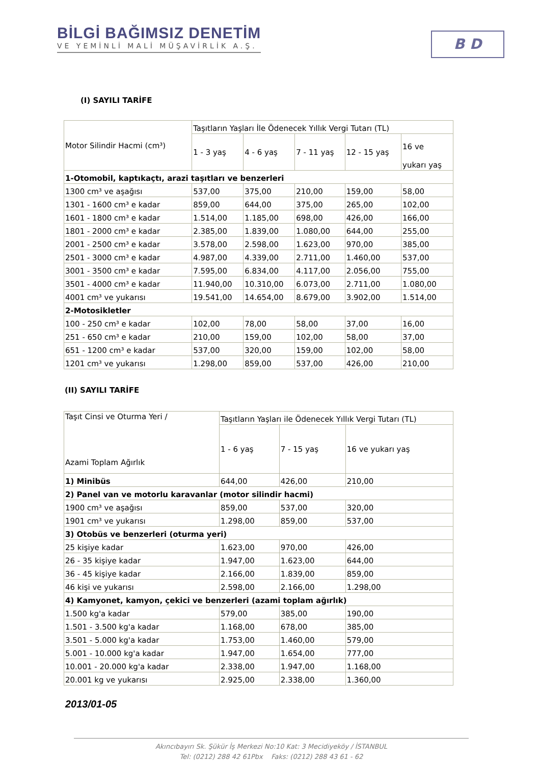BİLGİ BAĞIMSIZ DENETİM
VE YEMİNLİ MALİ MÜŞAVİRLİK A.Ş.
B D
(I) SAYILI TARİFE
| Motor Silindir Hacmi (cm³) | Taşıtların Yaşları İle Ödenecek Yıllık Vergi Tutarı (TL) | | | | |
| --- | --- | --- | --- | --- | --- |
| | 1 - 3 yaş | 4 - 6 yaş | 7 - 11 yaş | 12 - 15 yaş | 16 ve yukarı yaş |
| 1-Otomobil, kaptıkaçtı, arazi taşıtları ve benzerleri | | | | | |
| 1300 cm³ ve aşağısı | 537,00 | 375,00 | 210,00 | 159,00 | 58,00 |
| 1301 - 1600 cm³ e kadar | 859,00 | 644,00 | 375,00 | 265,00 | 102,00 |
| 1601 - 1800 cm³ e kadar | 1.514,00 | 1.185,00 | 698,00 | 426,00 | 166,00 |
| 1801 - 2000 cm³ e kadar | 2.385,00 | 1.839,00 | 1.080,00 | 644,00 | 255,00 |
| 2001 - 2500 cm³ e kadar | 3.578,00 | 2.598,00 | 1.623,00 | 970,00 | 385,00 |
| 2501 - 3000 cm³ e kadar | 4.987,00 | 4.339,00 | 2.711,00 | 1.460,00 | 537,00 |
| 3001 - 3500 cm³ e kadar | 7.595,00 | 6.834,00 | 4.117,00 | 2.056,00 | 755,00 |
| 3501 - 4000 cm³ e kadar | 11.940,00 | 10.310,00 | 6.073,00 | 2.711,00 | 1.080,00 |
| 4001 cm³ ve yukarısı | 19.541,00 | 14.654,00 | 8.679,00 | 3.902,00 | 1.514,00 |
| 2-Motosikletler | | | | | |
| 100 - 250 cm³ e kadar | 102,00 | 78,00 | 58,00 | 37,00 | 16,00 |
| 251 - 650 cm³ e kadar | 210,00 | 159,00 | 102,00 | 58,00 | 37,00 |
| 651 - 1200 cm³ e kadar | 537,00 | 320,00 | 159,00 | 102,00 | 58,00 |
| 1201 cm³ ve yukarısı | 1.298,00 | 859,00 | 537,00 | 426,00 | 210,00 |
(II) SAYILI TARİFE
| Taşıt Cinsi ve Oturma Yeri / Azami Toplam Ağırlık | Taşıtların Yaşları ile Ödenecek Yıllık Vergi Tutarı (TL) | | |
| --- | --- | --- | --- |
| | 1 - 6 yaş | 7 - 15 yaş | 16 ve yukarı yaş |
| 1) Minibüs | 644,00 | 426,00 | 210,00 |
| 2) Panel van ve motorlu karavanlar (motor silindir hacmi) | | | |
| 1900 cm³ ve aşağısı | 859,00 | 537,00 | 320,00 |
| 1901 cm³ ve yukarısı | 1.298,00 | 859,00 | 537,00 |
| 3) Otobüs ve benzerleri (oturma yeri) | | | |
| 25 kişiye kadar | 1.623,00 | 970,00 | 426,00 |
| 26 - 35 kişiye kadar | 1.947,00 | 1.623,00 | 644,00 |
| 36 - 45 kişiye kadar | 2.166,00 | 1.839,00 | 859,00 |
| 46 kişi ve yukarısı | 2.598,00 | 2.166,00 | 1.298,00 |
| 4) Kamyonet, kamyon, çekici ve benzerleri (azami toplam ağırlık) | | | |
| 1.500 kg'a kadar | 579,00 | 385,00 | 190,00 |
| 1.501 - 3.500 kg'a kadar | 1.168,00 | 678,00 | 385,00 |
| 3.501 - 5.000 kg'a kadar | 1.753,00 | 1.460,00 | 579,00 |
| 5.001 - 10.000 kg'a kadar | 1.947,00 | 1.654,00 | 777,00 |
| 10.001 - 20.000 kg'a kadar | 2.338,00 | 1.947,00 | 1.168,00 |
| 20.001 kg ve yukarısı | 2.925,00 | 2.338,00 | 1.360,00 |
2013/01-05
Akıncıbayırı Sk. Şükür İş Merkezi No:10 Kat: 3 Mecidiyeköy / İSTANBUL
Tel: (0212) 288 42 61Pbx Faks: (0212) 288 43 61 - 62